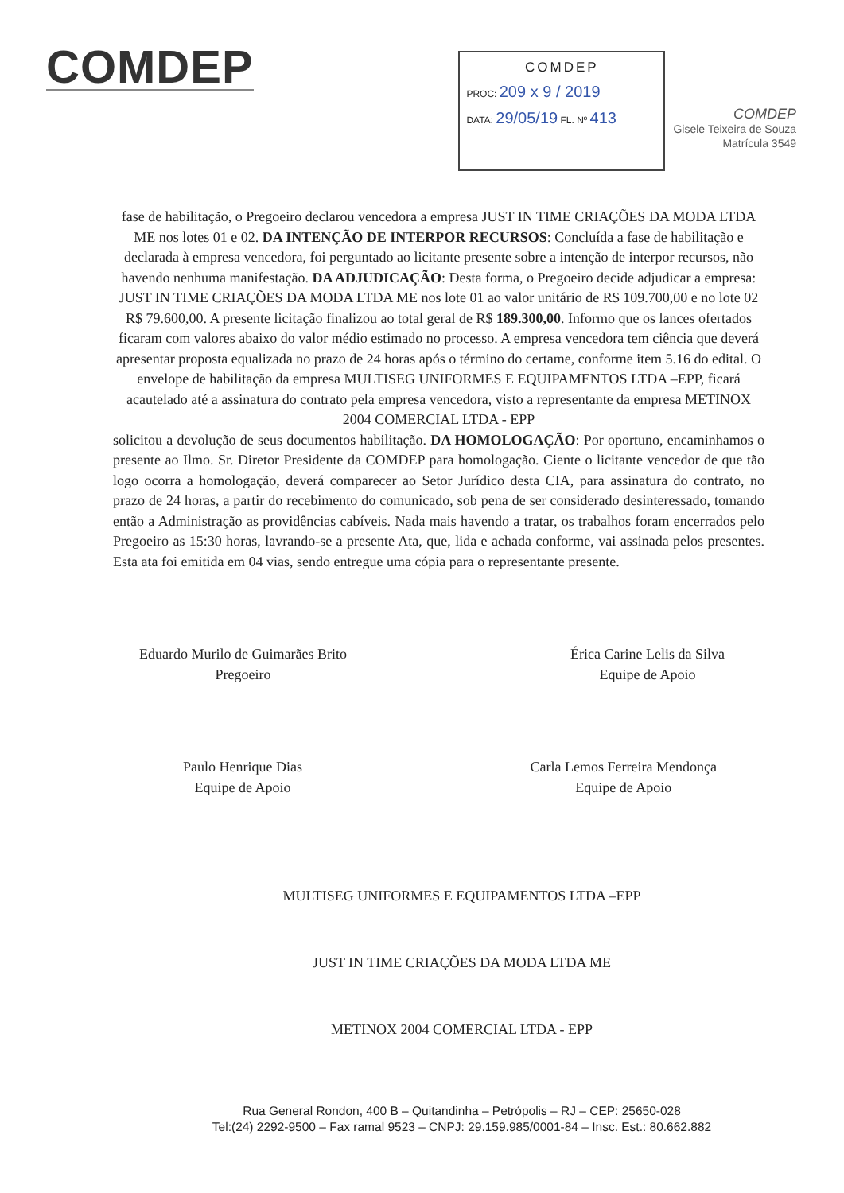COMDEP
COMDEP
PROC: 209 x 9 / 2019
DATA: 29/05/19 FL. Nº 413
COMDEP
Gisele Teixeira de Souza
Matrícula 3549
fase de habilitação, o Pregoeiro declarou vencedora a empresa JUST IN TIME CRIAÇÕES DA MODA LTDA ME nos lotes 01 e 02. DA INTENÇÃO DE INTERPOR RECURSOS: Concluída a fase de habilitação e declarada à empresa vencedora, foi perguntado ao licitante presente sobre a intenção de interpor recursos, não havendo nenhuma manifestação. DA ADJUDICAÇÃO: Desta forma, o Pregoeiro decide adjudicar a empresa: JUST IN TIME CRIAÇÕES DA MODA LTDA ME nos lote 01 ao valor unitário de R$ 109.700,00 e no lote 02 R$ 79.600,00. A presente licitação finalizou ao total geral de R$ 189.300,00. Informo que os lances ofertados ficaram com valores abaixo do valor médio estimado no processo. A empresa vencedora tem ciência que deverá apresentar proposta equalizada no prazo de 24 horas após o término do certame, conforme item 5.16 do edital. O envelope de habilitação da empresa MULTISEG UNIFORMES E EQUIPAMENTOS LTDA –EPP, ficará acautelado até a assinatura do contrato pela empresa vencedora, visto a representante da empresa METINOX 2004 COMERCIAL LTDA - EPP
solicitou a devolução de seus documentos habilitação. DA HOMOLOGAÇÃO: Por oportuno, encaminhamos o presente ao Ilmo. Sr. Diretor Presidente da COMDEP para homologação. Ciente o licitante vencedor de que tão logo ocorra a homologação, deverá comparecer ao Setor Jurídico desta CIA, para assinatura do contrato, no prazo de 24 horas, a partir do recebimento do comunicado, sob pena de ser considerado desinteressado, tomando então a Administração as providências cabíveis. Nada mais havendo a tratar, os trabalhos foram encerrados pelo Pregoeiro as 15:30 horas, lavrando-se a presente Ata, que, lida e achada conforme, vai assinada pelos presentes. Esta ata foi emitida em 04 vias, sendo entregue uma cópia para o representante presente.
Eduardo Murilo de Guimarães Brito
Pregoeiro
Érica Carine Lelis da Silva
Equipe de Apoio
Paulo Henrique Dias
Equipe de Apoio
Carla Lemos Ferreira Mendonça
Equipe de Apoio
MULTISEG UNIFORMES E EQUIPAMENTOS LTDA –EPP
JUST IN TIME CRIAÇÕES DA MODA LTDA ME
METINOX 2004 COMERCIAL LTDA - EPP
Rua General Rondon, 400 B – Quitandinha – Petrópolis – RJ – CEP: 25650-028
Tel:(24) 2292-9500 – Fax ramal 9523 – CNPJ: 29.159.985/0001-84 – Insc. Est.: 80.662.882